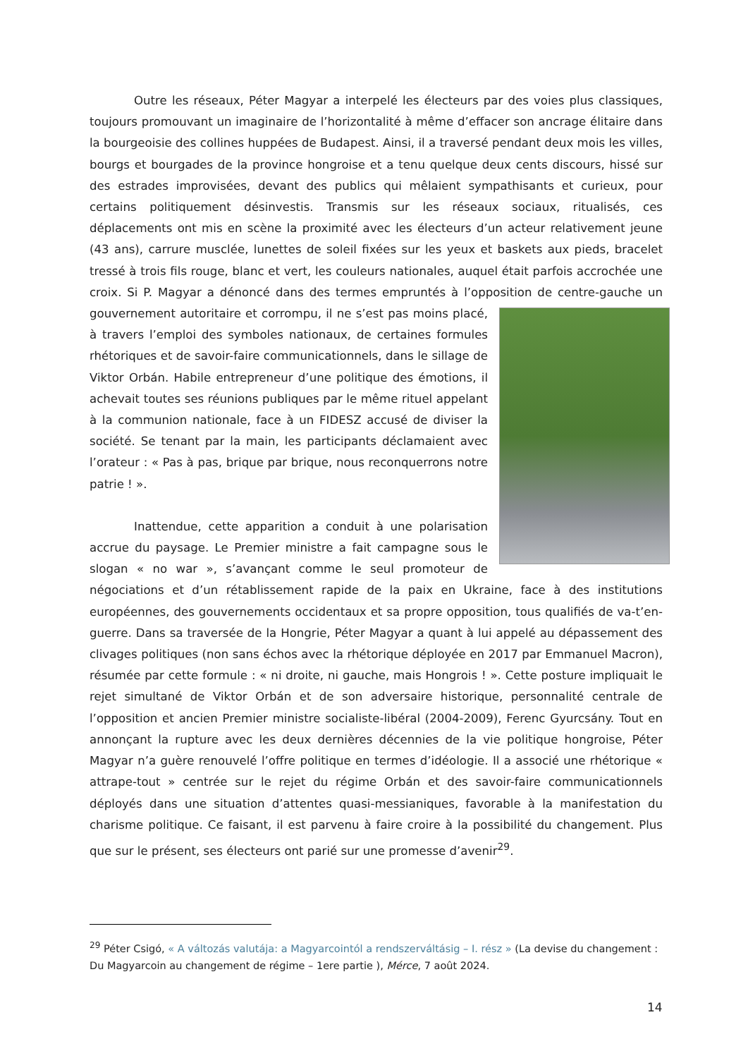Outre les réseaux, Péter Magyar a interpelé les électeurs par des voies plus classiques, toujours promouvant un imaginaire de l’horizontalité à même d’effacer son ancrage élitaire dans la bourgeoisie des collines huppées de Budapest. Ainsi, il a traversé pendant deux mois les villes, bourgs et bourgades de la province hongroise et a tenu quelque deux cents discours, hissé sur des estrades improvisées, devant des publics qui mêlaient sympathisants et curieux, pour certains politiquement désinvestis. Transmis sur les réseaux sociaux, ritualisés, ces déplacements ont mis en scène la proximité avec les électeurs d’un acteur relativement jeune (43 ans), carrure musclée, lunettes de soleil fixées sur les yeux et baskets aux pieds, bracelet tressé à trois fils rouge, blanc et vert, les couleurs nationales, auquel était parfois accrochée une croix. Si P. Magyar a dénoncé dans des termes empruntés à l’opposition de centre-gauche un gouvernement autoritaire et corrompu, il ne s’est pas moins placé, à travers l’emploi des symboles nationaux, de certaines formules rhétoriques et de savoir-faire communicationnels, dans le sillage de Viktor Orbán. Habile entrepreneur d’une politique des émotions, il achevait toutes ses réunions publiques par le même rituel appelant à la communion nationale, face à un FIDESZ accusé de diviser la société. Se tenant par la main, les participants déclamaient avec l’orateur : « Pas à pas, brique par brique, nous reconquerrons notre patrie ! ».
Inattendue, cette apparition a conduit à une polarisation accrue du paysage. Le Premier ministre a fait campagne sous le slogan « no war », s’avançant comme le seul promoteur de négociations et d’un rétablissement rapide de la paix en Ukraine, face à des institutions européennes, des gouvernements occidentaux et sa propre opposition, tous qualifiés de va-t’en-guerre. Dans sa traversée de la Hongrie, Péter Magyar a quant à lui appelé au dépassement des clivages politiques (non sans échos avec la rhétorique déployée en 2017 par Emmanuel Macron), résumée par cette formule : « ni droite, ni gauche, mais Hongrois ! ». Cette posture impliquait le rejet simultané de Viktor Orbán et de son adversaire historique, personnalité centrale de l’opposition et ancien Premier ministre socialiste-libéral (2004-2009), Ferenc Gyurcsány. Tout en annonçant la rupture avec les deux dernières décennies de la vie politique hongroise, Péter Magyar n’a guère renouvelé l’offre politique en termes d’idéologie. Il a associé une rhétorique « attrape-tout » centrée sur le rejet du régime Orbán et des savoir-faire communicationnels déployés dans une situation d’attentes quasi-messianiques, favorable à la manifestation du charisme politique. Ce faisant, il est parvenu à faire croire à la possibilité du changement. Plus que sur le présent, ses électeurs ont parié sur une promesse d’avenir<sup>29</sup>.
<sup>29</sup> Péter Csigó, « A változás valutája: a Magyarcointól a rendszerváltásig – I. rész » (La devise du changement : Du Magyarcoin au changement de régime – 1ere partie ), Mérce, 7 août 2024.
14